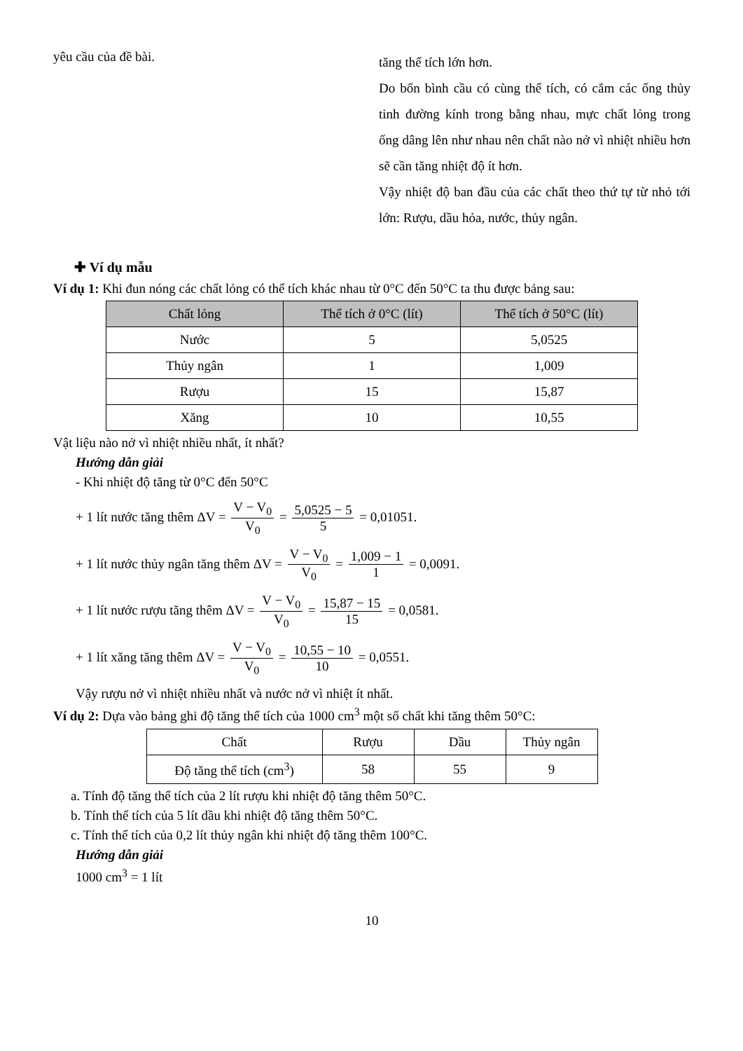yêu cầu của đề bài.
tăng thể tích lớn hơn.
Do bốn bình cầu có cùng thể tích, có cắm các ống thủy tinh đường kính trong bằng nhau, mực chất lỏng trong ống dâng lên như nhau nên chất nào nở vì nhiệt nhiều hơn sẽ cần tăng nhiệt độ ít hơn.
Vậy nhiệt độ ban đầu của các chất theo thứ tự từ nhỏ tới lớn: Rượu, dầu hỏa, nước, thủy ngân.
✚ Ví dụ mẫu
Ví dụ 1: Khi đun nóng các chất lỏng có thể tích khác nhau từ 0°C đến 50°C ta thu được bảng sau:
| Chất lỏng | Thể tích ở 0°C (lít) | Thể tích ở 50°C (lít) |
| --- | --- | --- |
| Nước | 5 | 5,0525 |
| Thủy ngân | 1 | 1,009 |
| Rượu | 15 | 15,87 |
| Xăng | 10 | 10,55 |
Vật liệu nào nở vì nhiệt nhiều nhất, ít nhất?
Hướng dẫn giải
- Khi nhiệt độ tăng từ 0°C đến 50°C
+ 1 lít nước tăng thêm ΔV = V − V<sub>0</sub> V<sub>0</sub> = 5,0525 − 5 5 = 0,01051.
+ 1 lít nước thủy ngân tăng thêm ΔV = V − V<sub>0</sub> V<sub>0</sub> = 1,009 − 1 1 = 0,0091.
+ 1 lít nước rượu tăng thêm ΔV = V − V<sub>0</sub> V<sub>0</sub> = 15,87 − 15 15 = 0,0581.
+ 1 lít xăng tăng thêm ΔV = V − V<sub>0</sub> V<sub>0</sub> = 10,55 − 10 10 = 0,0551.
Vậy rượu nở vì nhiệt nhiều nhất và nước nở vì nhiệt ít nhất.
Ví dụ 2: Dựa vào bảng ghi độ tăng thể tích của 1000 cm<sup>3</sup> một số chất khi tăng thêm 50°C:
| Chất | Rượu | Dầu | Thủy ngân |
| Độ tăng thể tích (cm<sup>3</sup>) | 58 | 55 | 9 |
a. Tính độ tăng thể tích của 2 lít rượu khi nhiệt độ tăng thêm 50°C.
b. Tính thể tích của 5 lít dầu khi nhiệt độ tăng thêm 50°C.
c. Tính thể tích của 0,2 lít thủy ngân khi nhiệt độ tăng thêm 100°C.
Hướng dẫn giải
1000 cm<sup>3</sup> = 1 lít
10